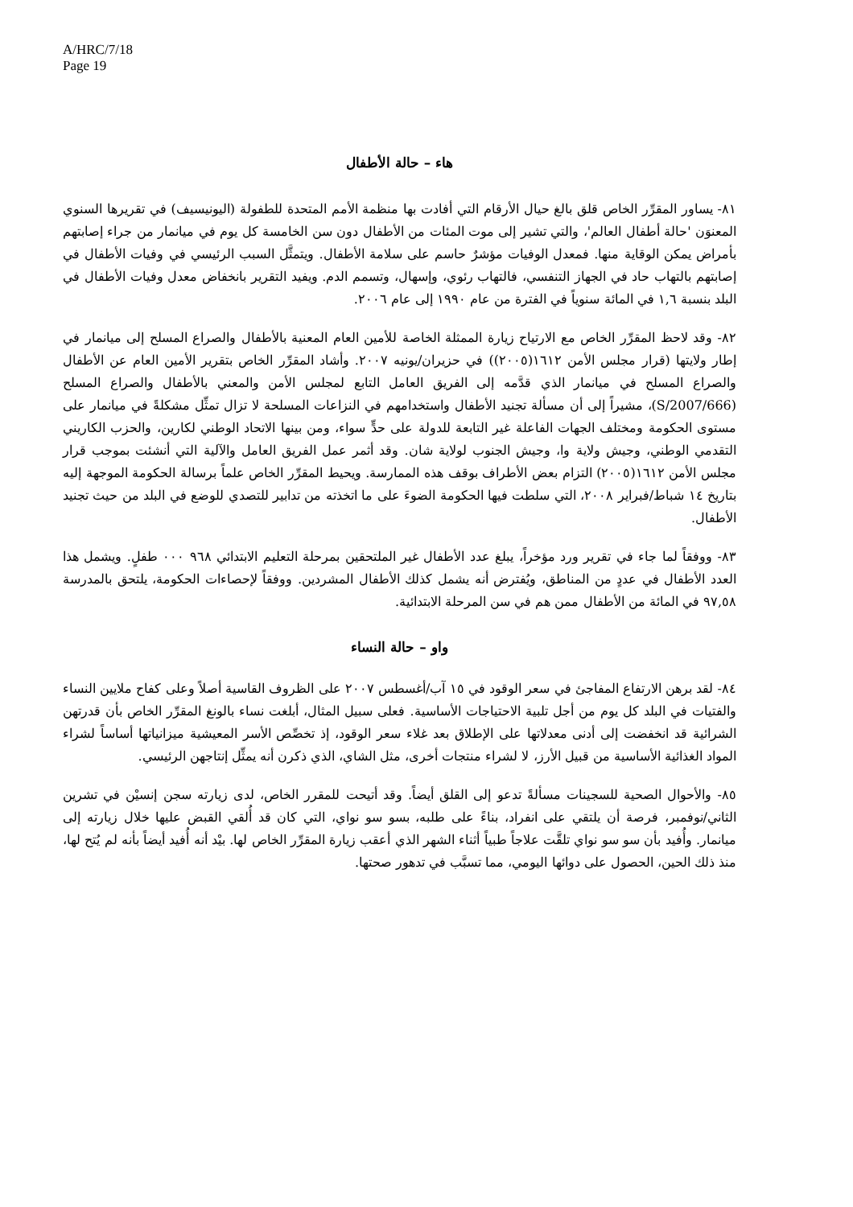A/HRC/7/18
Page 19
هاء – حالة الأطفال
٨١- يساور المقرِّر الخاص قلق بالغ حيال الأرقام التي أفادت بها منظمة الأمم المتحدة للطفولة (اليونيسيف) في تقريرها السنوي المعنوَن 'حالة أطفال العالم'، والتي تشير إلى موت المئات من الأطفال دون سن الخامسة كل يوم في ميانمار من جراء إصابتهم بأمراض يمكن الوقاية منها. فمعدل الوفيات مؤشرٌ حاسم على سلامة الأطفال. ويتمثَّل السبب الرئيسي في وفيات الأطفال في إصابتهم بالتهاب حاد في الجهاز التنفسي، فالتهاب رئوي، وإسهال، وتسمم الدم. ويفيد التقرير بانخفاض معدل وفيات الأطفال في البلد بنسبة ١,٦ في المائة سنوياً في الفترة من عام ١٩٩٠ إلى عام ٢٠٠٦.
٨٢- وقد لاحظ المقرِّر الخاص مع الارتياح زيارة الممثلة الخاصة للأمين العام المعنية بالأطفال والصراع المسلح إلى ميانمار في إطار ولايتها (قرار مجلس الأمن ١٦١٢(٢٠٠٥)) في حزيران/يونيه ٢٠٠٧. وأشاد المقرِّر الخاص بتقرير الأمين العام عن الأطفال والصراع المسلح في ميانمار الذي قدَّمه إلى الفريق العامل التابع لمجلس الأمن والمعني بالأطفال والصراع المسلح (S/2007/666)، مشيراً إلى أن مسألة تجنيد الأطفال واستخدامهم في النزاعات المسلحة لا تزال تمثِّل مشكلةً في ميانمار على مستوى الحكومة ومختلف الجهات الفاعلة غير التابعة للدولة على حدٍّ سواء، ومن بينها الاتحاد الوطني لكارين، والحزب الكاريني التقدمي الوطني، وجيش ولاية وا، وجيش الجنوب لولاية شان. وقد أثمر عمل الفريق العامل والآلية التي أنشئت بموجب قرار مجلس الأمن ١٦١٢(٢٠٠٥) التزام بعض الأطراف بوقف هذه الممارسة. ويحيط المقرِّر الخاص علماً برسالة الحكومة الموجهة إليه بتاريخ ١٤ شباط/فبراير ٢٠٠٨، التي سلطت فيها الحكومة الضوءَ على ما اتخذته من تدابير للتصدي للوضع في البلد من حيث تجنيد الأطفال.
٨٣- ووفقاً لما جاء في تقرير ورد مؤخراً، يبلغ عدد الأطفال غير الملتحقين بمرحلة التعليم الابتدائي ٩٦٨ ٠٠٠ طفلٍ. ويشمل هذا العدد الأطفال في عددٍ من المناطق، ويُفترض أنه يشمل كذلك الأطفال المشردين. ووفقاً لإحصاءات الحكومة، يلتحق بالمدرسة ٩٧,٥٨ في المائة من الأطفال ممن هم في سن المرحلة الابتدائية.
واو – حالة النساء
٨٤- لقد برهن الارتفاع المفاجئ في سعر الوقود في ١٥ آب/أغسطس ٢٠٠٧ على الظروف القاسية أصلاً وعلى كفاح ملايين النساء والفتيات في البلد كل يوم من أجل تلبية الاحتياجات الأساسية. فعلى سبيل المثال، أبلغت نساء بالونغ المقرِّر الخاص بأن قدرتهن الشرائية قد انخفضت إلى أدنى معدلاتها على الإطلاق بعد غلاء سعر الوقود، إذ تخصِّص الأسر المعيشية ميزانياتها أساساً لشراء المواد الغذائية الأساسية من قبيل الأرز، لا لشراء منتجات أخرى، مثل الشاي، الذي ذكرن أنه يمثِّل إنتاجهن الرئيسي.
٨٥- والأحوال الصحية للسجينات مسألةً تدعو إلى القلق أيضاً. وقد أتيحت للمقرر الخاص، لدى زيارته سجن إنسيْن في تشرين الثاني/نوفمبر، فرصة أن يلتقي على انفراد، بناءً على طلبه، بسو سو نواي، التي كان قد أُلقي القبض عليها خلال زيارته إلى ميانمار. وأُفيد بأن سو سو نواي تلقَّت علاجاً طبياً أثناء الشهر الذي أعقب زيارة المقرِّر الخاص لها. بيْد أنه أُفيد أيضاً بأنه لم يُتح لها، منذ ذلك الحين، الحصول على دوائها اليومي، مما تسبَّب في تدهور صحتها.